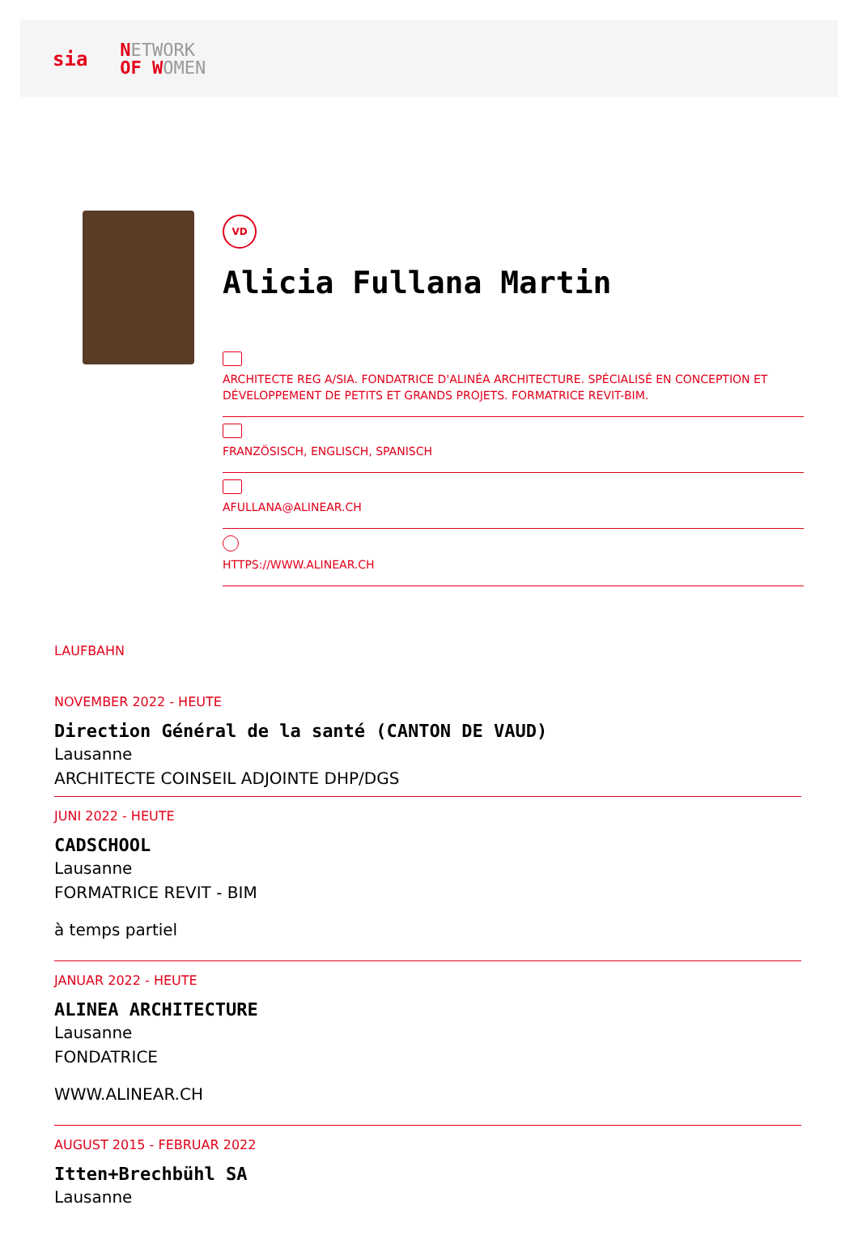sia NETWORK
OF WOMEN
VD
Alicia Fullana Martin
ARCHITECTE REG A/SIA. FONDATRICE D'ALINÉA ARCHITECTURE. SPÉCIALISÉ EN CONCEPTION ET DÉVELOPPEMENT DE PETITS ET GRANDS PROJETS. FORMATRICE REVIT-BIM.
FRANZÖSISCH, ENGLISCH, SPANISCH
AFULLANA@ALINEAR.CH
HTTPS://WWW.ALINEAR.CH
LAUFBAHN
NOVEMBER 2022 - HEUTE
Direction Général de la santé (CANTON DE VAUD)
Lausanne
ARCHITECTE COINSEIL ADJOINTE DHP/DGS
JUNI 2022 - HEUTE
CADSCHOOL
Lausanne
FORMATRICE REVIT - BIM
à temps partiel
JANUAR 2022 - HEUTE
ALINEA ARCHITECTURE
Lausanne
FONDATRICE
WWW.ALINEAR.CH
AUGUST 2015 - FEBRUAR 2022
Itten+Brechbühl SA
Lausanne